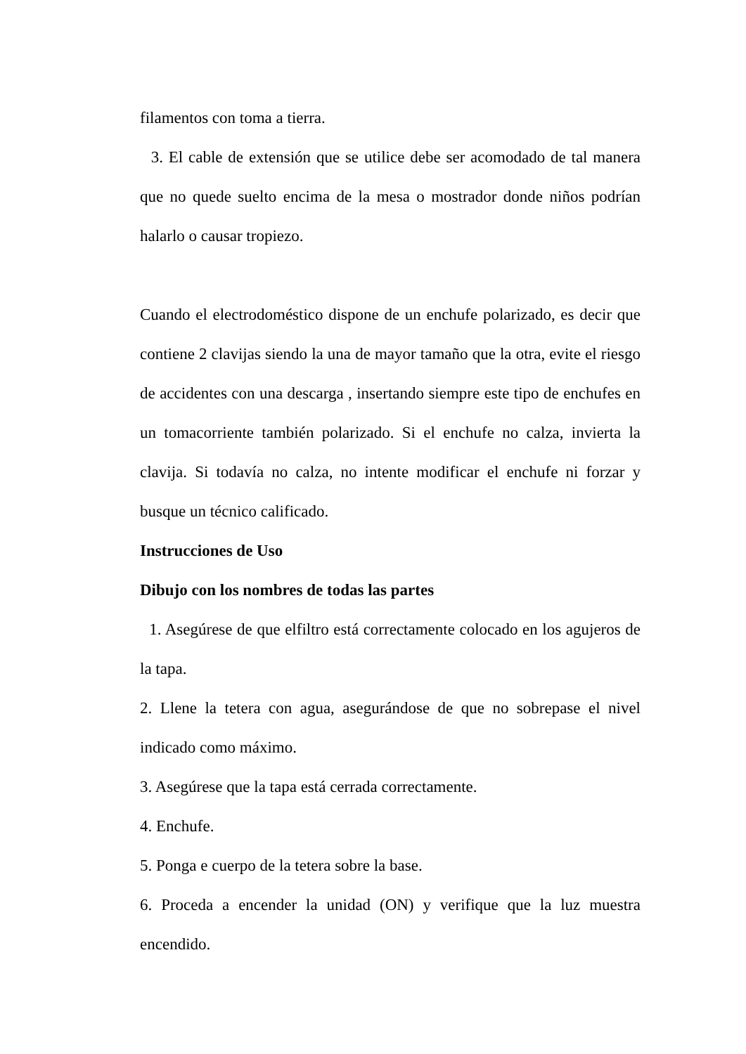filamentos con toma a tierra.
3. El cable de extensión que se utilice debe ser acomodado de tal manera que no quede suelto encima de la mesa o mostrador donde niños podrían halarlo o causar tropiezo.
Cuando el electrodoméstico dispone de un enchufe polarizado, es decir que contiene 2 clavijas siendo la una de mayor tamaño que la otra, evite el riesgo de accidentes con una descarga , insertando siempre este tipo de enchufes en un tomacorriente también polarizado. Si el enchufe no calza, invierta la clavija. Si todavía no calza, no intente modificar el enchufe ni forzar y busque un técnico calificado.
Instrucciones de Uso
Dibujo con los nombres de todas las partes
1. Asegúrese de que elfiltro está correctamente colocado en los agujeros de la tapa.
2. Llene la tetera con agua, asegurándose de que no sobrepase el nivel indicado como máximo.
3. Asegúrese que la tapa está cerrada correctamente.
4. Enchufe.
5. Ponga e cuerpo de la tetera sobre la base.
6. Proceda a encender la unidad (ON) y verifique que la luz muestra encendido.